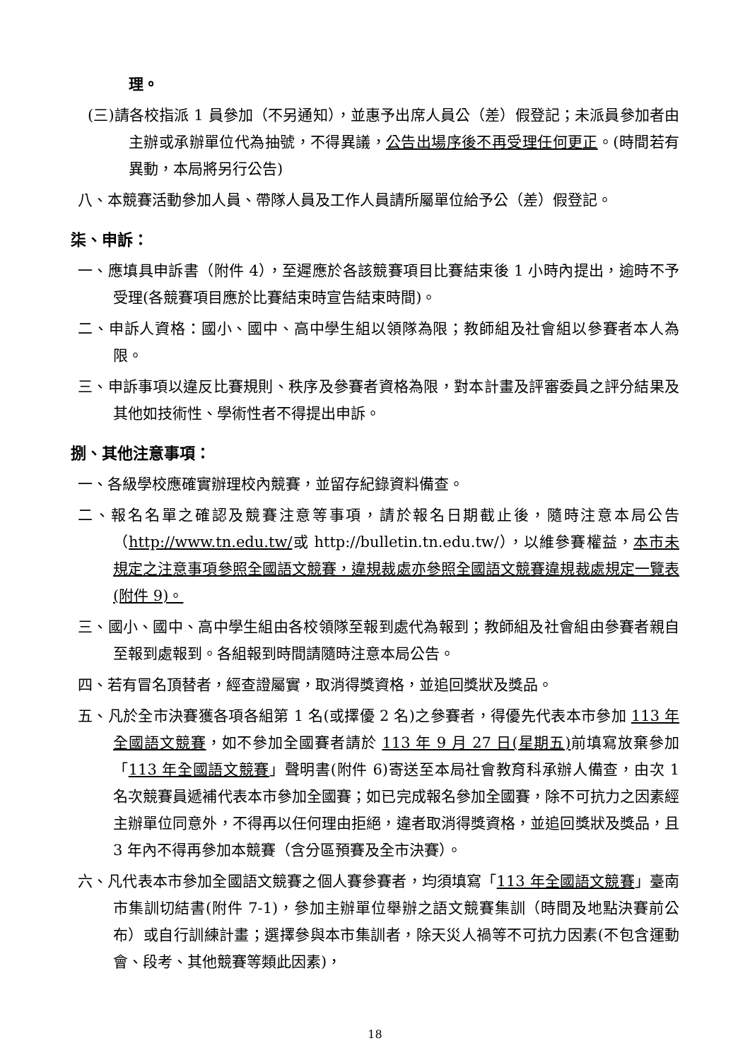理。
(三)請各校指派 1 員參加（不另通知），並惠予出席人員公（差）假登記；未派員參加者由主辦或承辦單位代為抽號，不得異議，公告出場序後不再受理任何更正。(時間若有異動，本局將另行公告)
八、本競賽活動參加人員、帶隊人員及工作人員請所屬單位給予公（差）假登記。
柒、申訴：
一、應填具申訴書（附件 4），至遲應於各該競賽項目比賽結束後 1 小時內提出，逾時不予受理(各競賽項目應於比賽結束時宣告結束時間)。
二、申訴人資格：國小、國中、高中學生組以領隊為限；教師組及社會組以參賽者本人為限。
三、申訴事項以違反比賽規則、秩序及參賽者資格為限，對本計畫及評審委員之評分結果及其他如技術性、學術性者不得提出申訴。
捌、其他注意事項：
一、各級學校應確實辦理校內競賽，並留存紀錄資料備查。
二、報名名單之確認及競賽注意等事項，請於報名日期截止後，隨時注意本局公告（http://www.tn.edu.tw/或 http://bulletin.tn.edu.tw/），以維參賽權益，本市未規定之注意事項參照全國語文競賽，違規裁處亦參照全國語文競賽違規裁處規定一覽表(附件 9)。
三、國小、國中、高中學生組由各校領隊至報到處代為報到；教師組及社會組由參賽者親自至報到處報到。各組報到時間請隨時注意本局公告。
四、若有冒名頂替者，經查證屬實，取消得獎資格，並追回獎狀及獎品。
五、凡於全市決賽獲各項各組第 1 名(或擇優 2 名)之參賽者，得優先代表本市參加 113 年全國語文競賽，如不參加全國賽者請於 113 年 9 月 27 日(星期五) 前填寫放棄參加「113 年全國語文競賽」聲明書(附件 6)寄送至本局社會教育科承辦人備查，由次 1 名次競賽員遞補代表本市參加全國賽；如已完成報名參加全國賽，除不可抗力之因素經主辦單位同意外，不得再以任何理由拒絕，違者取消得獎資格，並追回獎狀及獎品，且 3 年內不得再參加本競賽（含分區預賽及全市決賽）。
六、凡代表本市參加全國語文競賽之個人賽參賽者，均須填寫「113 年全國語文競賽」臺南市集訓切結書(附件 7-1)，參加主辦單位舉辦之語文競賽集訓（時間及地點決賽前公布）或自行訓練計畫；選擇參與本市集訓者，除天災人禍等不可抗力因素(不包含運動會、段考、其他競賽等類此因素)，
18